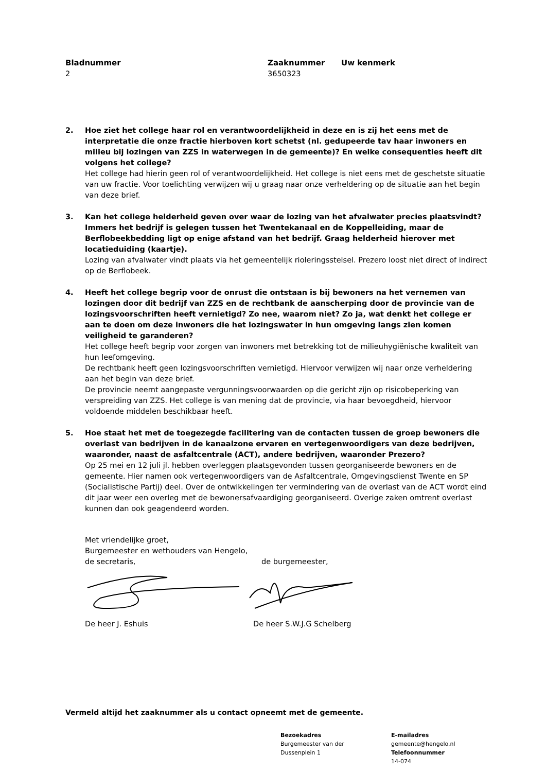Bladnummer
2
Zaaknummer
3650323
Uw kenmerk
2. Hoe ziet het college haar rol en verantwoordelijkheid in deze en is zij het eens met de interpretatie die onze fractie hierboven kort schetst (nl. gedupeerde tav haar inwoners en milieu bij lozingen van ZZS in waterwegen in de gemeente)? En welke consequenties heeft dit volgens het college?
Het college had hierin geen rol of verantwoordelijkheid. Het college is niet eens met de geschetste situatie van uw fractie. Voor toelichting verwijzen wij u graag naar onze verheldering op de situatie aan het begin van deze brief.
3. Kan het college helderheid geven over waar de lozing van het afvalwater precies plaatsvindt? Immers het bedrijf is gelegen tussen het Twentekanaal en de Koppelleiding, maar de Berflobeekbedding ligt op enige afstand van het bedrijf. Graag helderheid hierover met locatieduiding (kaartje).
Lozing van afvalwater vindt plaats via het gemeentelijk rioleringsstelsel. Prezero loost niet direct of indirect op de Berflobeek.
4. Heeft het college begrip voor de onrust die ontstaan is bij bewoners na het vernemen van lozingen door dit bedrijf van ZZS en de rechtbank de aanscherping door de provincie van de lozingsvoorschriften heeft vernietigd? Zo nee, waarom niet? Zo ja, wat denkt het college er aan te doen om deze inwoners die het lozingswater in hun omgeving langs zien komen veiligheid te garanderen?
Het college heeft begrip voor zorgen van inwoners met betrekking tot de milieuhygiënische kwaliteit van hun leefomgeving.
De rechtbank heeft geen lozingsvoorschriften vernietigd. Hiervoor verwijzen wij naar onze verheldering aan het begin van deze brief.
De provincie neemt aangepaste vergunningsvoorwaarden op die gericht zijn op risicobeperking van verspreiding van ZZS. Het college is van mening dat de provincie, via haar bevoegdheid, hiervoor voldoende middelen beschikbaar heeft.
5. Hoe staat het met de toegezegde facilitering van de contacten tussen de groep bewoners die overlast van bedrijven in de kanaalzone ervaren en vertegenwoordigers van deze bedrijven, waaronder, naast de asfaltcentrale (ACT), andere bedrijven, waaronder Prezero?
Op 25 mei en 12 juli jl. hebben overleggen plaatsgevonden tussen georganiseerde bewoners en de gemeente. Hier namen ook vertegenwoordigers van de Asfaltcentrale, Omgevingsdienst Twente en SP (Socialistische Partij) deel. Over de ontwikkelingen ter vermindering van de overlast van de ACT wordt eind dit jaar weer een overleg met de bewonersafvaardiging georganiseerd. Overige zaken omtrent overlast kunnen dan ook geagendeerd worden.
Met vriendelijke groet,
Burgemeester en wethouders van Hengelo,
de secretaris, de burgemeester,
De heer J. Eshuis De heer S.W.J.G Schelberg
Vermeld altijd het zaaknummer als u contact opneemt met de gemeente.
Bezoekadres
Burgemeester van der
Dussenplein 1
E-mailadres
gemeente@hengelo.nl
Telefoonnummer
14-074